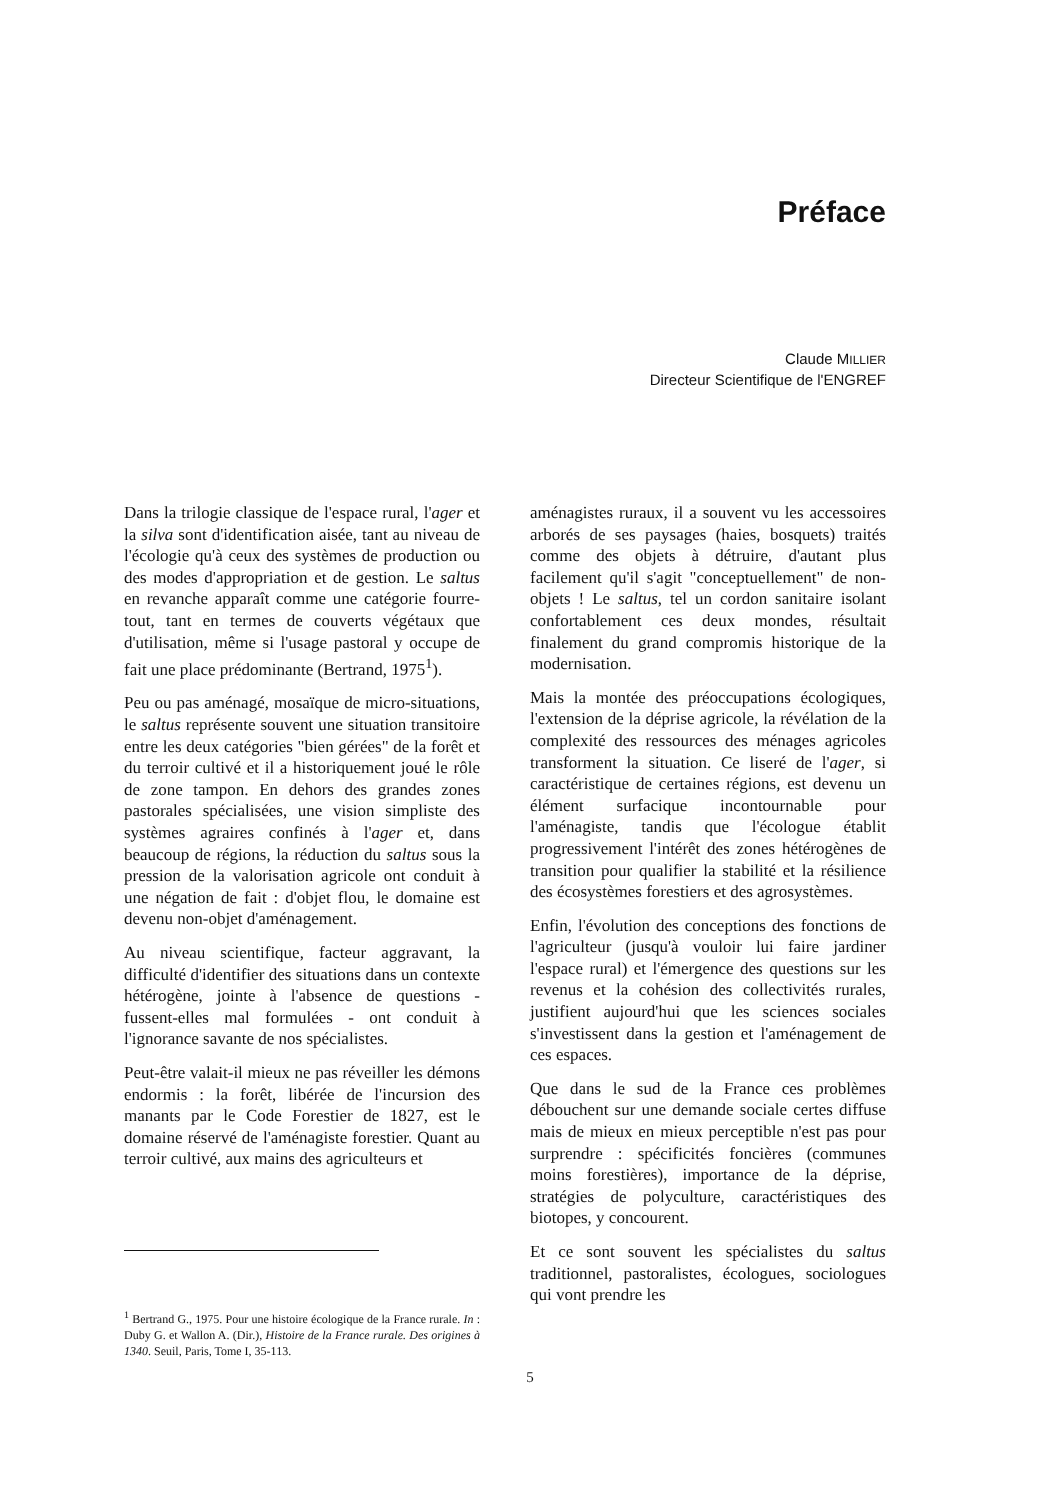Préface
Claude MILLIER
Directeur Scientifique de l'ENGREF
Dans la trilogie classique de l'espace rural, l'ager et la silva sont d'identification aisée, tant au niveau de l'écologie qu'à ceux des systèmes de production ou des modes d'appropriation et de gestion. Le saltus en revanche apparaît comme une catégorie fourre-tout, tant en termes de couverts végétaux que d'utilisation, même si l'usage pastoral y occupe de fait une place prédominante (Bertrand, 1975<sup>1</sup>).
Peu ou pas aménagé, mosaïque de micro-situations, le saltus représente souvent une situation transitoire entre les deux catégories "bien gérées" de la forêt et du terroir cultivé et il a historiquement joué le rôle de zone tampon. En dehors des grandes zones pastorales spécialisées, une vision simpliste des systèmes agraires confinés à l'ager et, dans beaucoup de régions, la réduction du saltus sous la pression de la valorisation agricole ont conduit à une négation de fait : d'objet flou, le domaine est devenu non-objet d'aménagement.
Au niveau scientifique, facteur aggravant, la difficulté d'identifier des situations dans un contexte hétérogène, jointe à l'absence de questions - fussent-elles mal formulées - ont conduit à l'ignorance savante de nos spécialistes.
Peut-être valait-il mieux ne pas réveiller les démons endormis : la forêt, libérée de l'incursion des manants par le Code Forestier de 1827, est le domaine réservé de l'aménagiste forestier. Quant au terroir cultivé, aux mains des agriculteurs et
<sup>1</sup> Bertrand G., 1975. Pour une histoire écologique de la France rurale. In : Duby G. et Wallon A. (Dir.), Histoire de la France rurale. Des origines à 1340. Seuil, Paris, Tome I, 35-113.
aménagistes ruraux, il a souvent vu les accessoires arborés de ses paysages (haies, bosquets) traités comme des objets à détruire, d'autant plus facilement qu'il s'agit "conceptuellement" de non-objets ! Le saltus, tel un cordon sanitaire isolant confortablement ces deux mondes, résultait finalement du grand compromis historique de la modernisation.
Mais la montée des préoccupations écologiques, l'extension de la déprise agricole, la révélation de la complexité des ressources des ménages agricoles transforment la situation. Ce liseré de l'ager, si caractéristique de certaines régions, est devenu un élément surfacique incontournable pour l'aménagiste, tandis que l'écologue établit progressivement l'intérêt des zones hétérogènes de transition pour qualifier la stabilité et la résilience des écosystèmes forestiers et des agrosystèmes.
Enfin, l'évolution des conceptions des fonctions de l'agriculteur (jusqu'à vouloir lui faire jardiner l'espace rural) et l'émergence des questions sur les revenus et la cohésion des collectivités rurales, justifient aujourd'hui que les sciences sociales s'investissent dans la gestion et l'aménagement de ces espaces.
Que dans le sud de la France ces problèmes débouchent sur une demande sociale certes diffuse mais de mieux en mieux perceptible n'est pas pour surprendre : spécificités foncières (communes moins forestières), importance de la déprise, stratégies de polyculture, caractéristiques des biotopes, y concourent.
Et ce sont souvent les spécialistes du saltus traditionnel, pastoralistes, écologues, sociologues qui vont prendre les
5